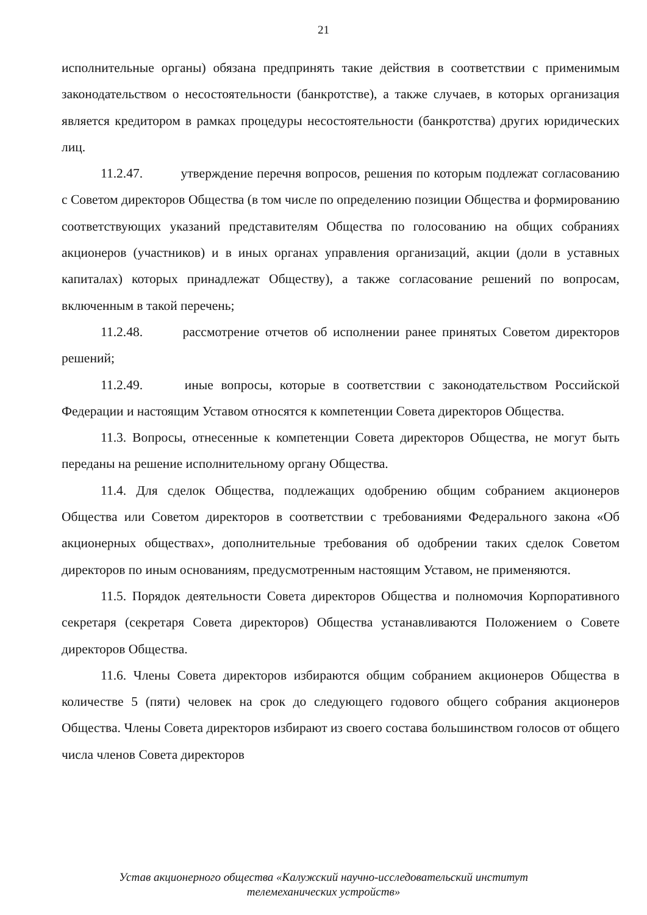21
исполнительные органы) обязана предпринять такие действия в соответствии с применимым законодательством о несостоятельности (банкротстве), а также случаев, в которых организация является кредитором в рамках процедуры несостоятельности (банкротства) других юридических лиц.
11.2.47. утверждение перечня вопросов, решения по которым подлежат согласованию с Советом директоров Общества (в том числе по определению позиции Общества и формированию соответствующих указаний представителям Общества по голосованию на общих собраниях акционеров (участников) и в иных органах управления организаций, акции (доли в уставных капиталах) которых принадлежат Обществу), а также согласование решений по вопросам, включенным в такой перечень;
11.2.48. рассмотрение отчетов об исполнении ранее принятых Советом директоров решений;
11.2.49. иные вопросы, которые в соответствии с законодательством Российской Федерации и настоящим Уставом относятся к компетенции Совета директоров Общества.
11.3. Вопросы, отнесенные к компетенции Совета директоров Общества, не могут быть переданы на решение исполнительному органу Общества.
11.4. Для сделок Общества, подлежащих одобрению общим собранием акционеров Общества или Советом директоров в соответствии с требованиями Федерального закона «Об акционерных обществах», дополнительные требования об одобрении таких сделок Советом директоров по иным основаниям, предусмотренным настоящим Уставом, не применяются.
11.5. Порядок деятельности Совета директоров Общества и полномочия Корпоративного секретаря (секретаря Совета директоров) Общества устанавливаются Положением о Совете директоров Общества.
11.6. Члены Совета директоров избираются общим собранием акционеров Общества в количестве 5 (пяти) человек на срок до следующего годового общего собрания акционеров Общества. Члены Совета директоров избирают из своего состава большинством голосов от общего числа членов Совета директоров
Устав акционерного общества «Калужский научно-исследовательский институт
телемеханических устройств»